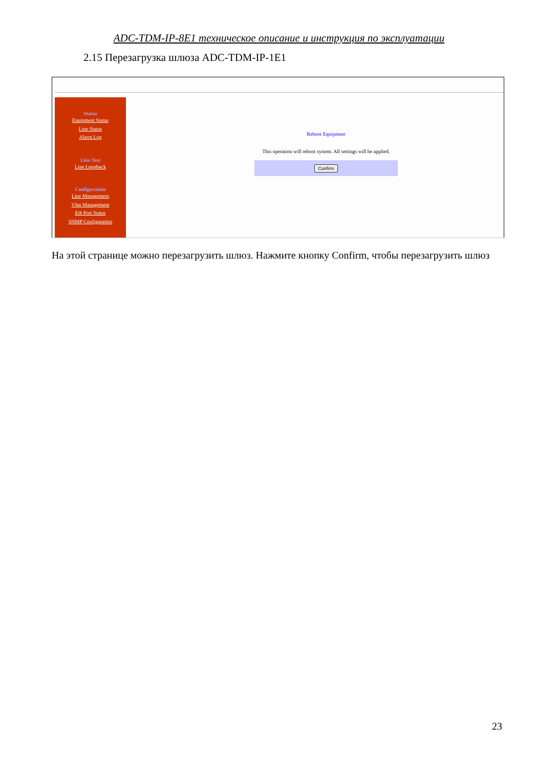ADC-TDM-IP-8E1 техническое описание и инструкция по эксплуатации
2.15 Перезагрузка шлюза ADC-TDM-IP-1E1
Status
Equipment Status
Line Status
Alarm Log
Line Test
Line Loopback
Configuration
Line Management
Vlan Management
Eth Port Status
SNMP Configuration
Reboot Equipment
This operation will reboot system. All settings will be applied.
Confirm
На этой странице можно перезагрузить шлюз. Нажмите кнопку Confirm, чтобы перезагрузить шлюз
23